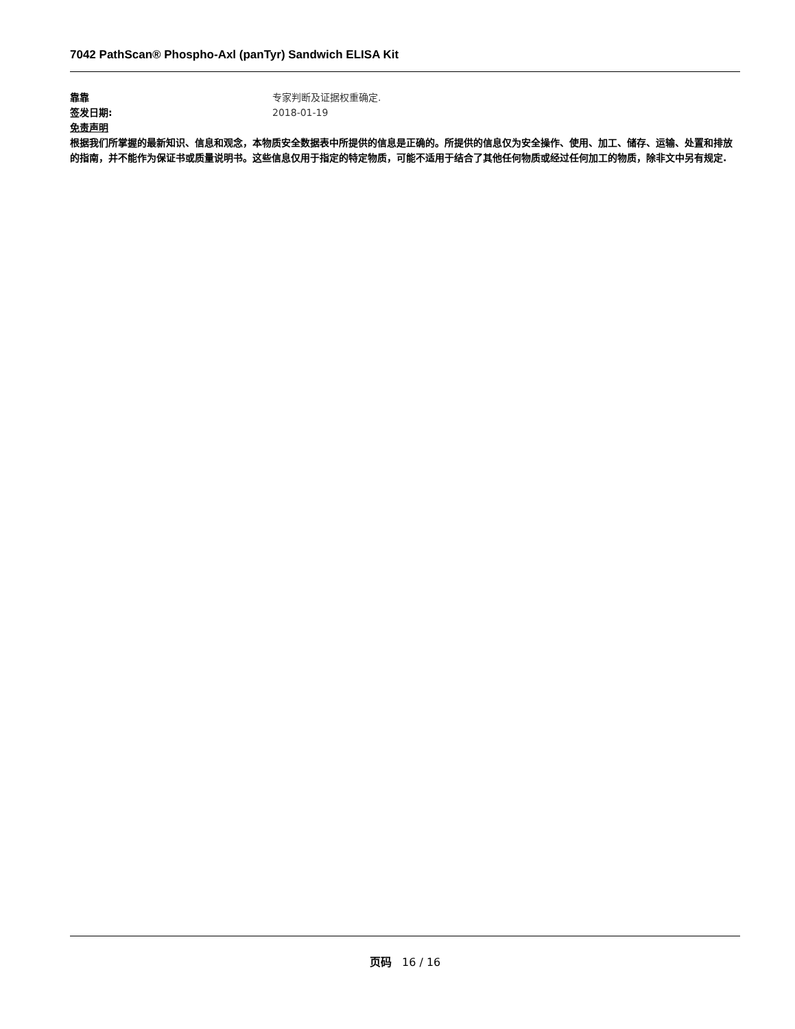7042 PathScan® Phospho-Axl (panTyr) Sandwich ELISA Kit
靠靠 专家判断及证据权重确定.
签发日期: 2018-01-19
免责声明
根据我们所掌握的最新知识、信息和观念，本物质安全数据表中所提供的信息是正确的。所提供的信息仅为安全操作、使用、加工、储存、运输、处置和排放的指南，并不能作为保证书或质量说明书。这些信息仅用于指定的特定物质，可能不适用于结合了其他任何物质或经过任何加工的物质，除非文中另有规定.
页码 16 / 16